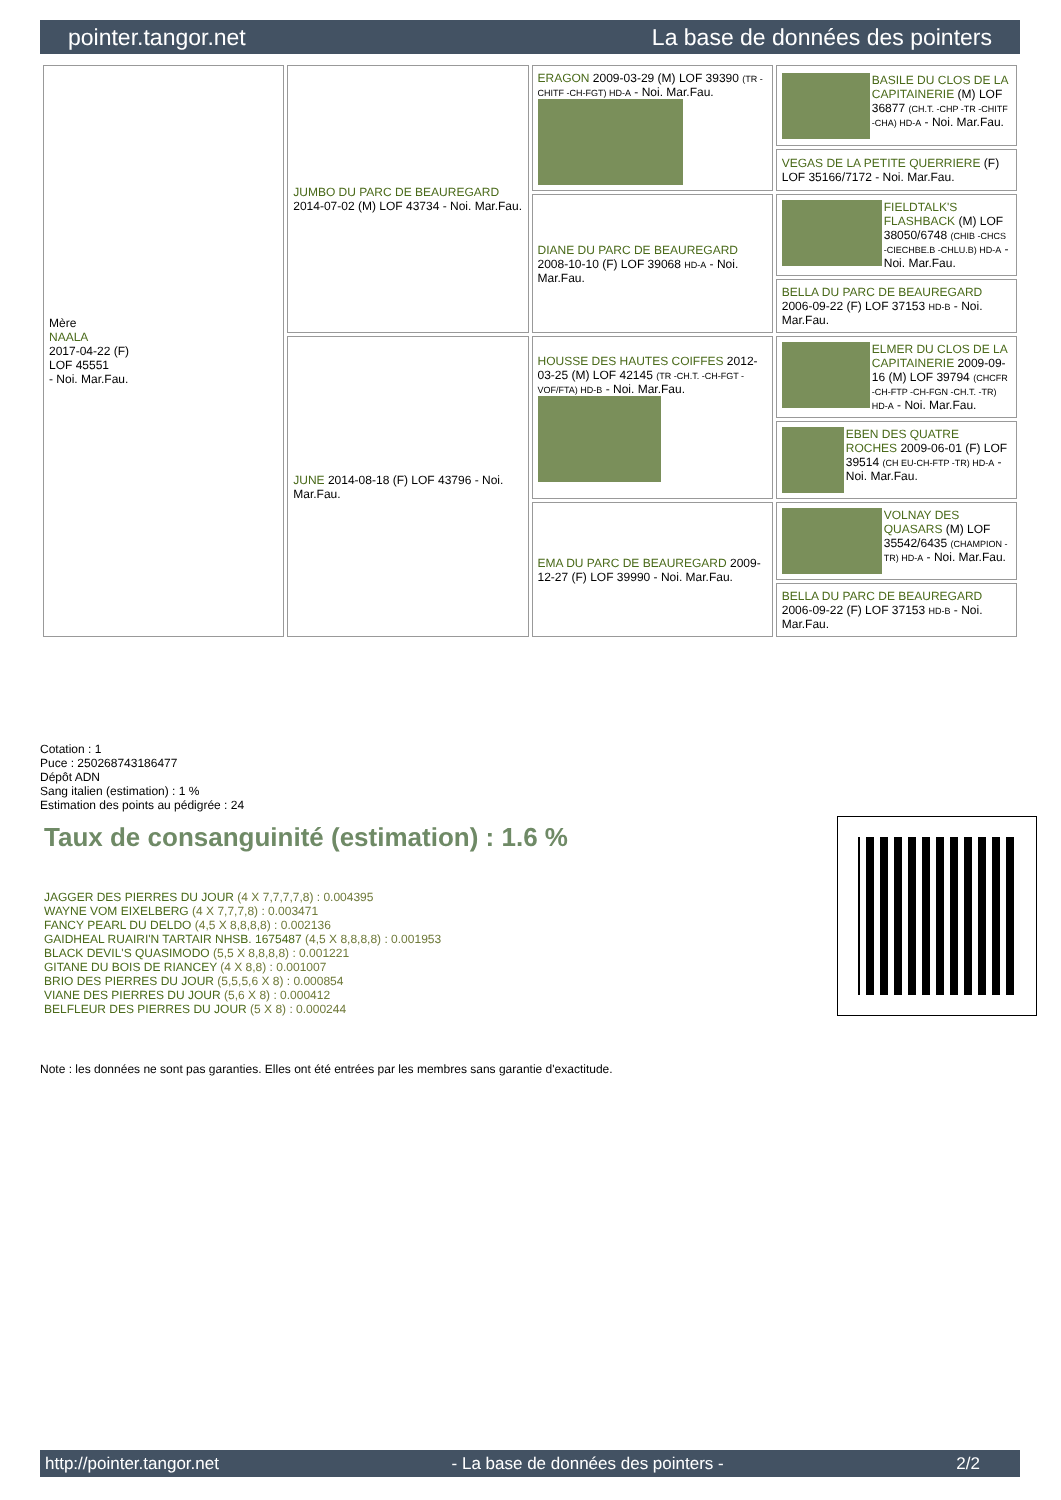pointer.tangor.net La base de données des pointers
| Mère NAALA 2017-04-22 (F) LOF 45551 - Noi. Mar.Fau. | JUMBO DU PARC DE BEAUREGARD 2014-07-02 (M) LOF 43734 - Noi. Mar.Fau. | ERAGON 2009-03-29 (M) LOF 39390 (TR -CHITF -CH-FGT) HD-A - Noi. Mar.Fau. | BASILE DU CLOS DE LA CAPITAINERIE (M) LOF 36877 (CH.T. -CHP -TR -CHITF -CHA) HD-A - Noi. Mar.Fau. |
| | | | VEGAS DE LA PETITE QUERRIERE (F) LOF 35166/7172 - Noi. Mar.Fau. |
| | | DIANE DU PARC DE BEAUREGARD 2008-10-10 (F) LOF 39068 HD-A - Noi. Mar.Fau. | FIELDTALK'S FLASHBACK (M) LOF 38050/6748 (CHIB -CHCS -CIECHBE.B -CHLU.B) HD-A - Noi. Mar.Fau. |
| | | | BELLA DU PARC DE BEAUREGARD 2006-09-22 (F) LOF 37153 HD-B - Noi. Mar.Fau. |
| | JUNE 2014-08-18 (F) LOF 43796 - Noi. Mar.Fau. | HOUSSE DES HAUTES COIFFES 2012-03-25 (M) LOF 42145 (TR -CH.T. -CH-FGT -VOF/FTA) HD-B - Noi. Mar.Fau. | ELMER DU CLOS DE LA CAPITAINERIE 2009-09-16 (M) LOF 39794 (CHCFR -CH-FTP -CH-FGN -CH.T. -TR) HD-A - Noi. Mar.Fau. |
| | | | EBEN DES QUATRE ROCHES 2009-06-01 (F) LOF 39514 (CH EU-CH-FTP -TR) HD-A - Noi. Mar.Fau. |
| | | EMA DU PARC DE BEAUREGARD 2009-12-27 (F) LOF 39990 - Noi. Mar.Fau. | VOLNAY DES QUASARS (M) LOF 35542/6435 (CHAMPION -TR) HD-A - Noi. Mar.Fau. |
| | | | BELLA DU PARC DE BEAUREGARD 2006-09-22 (F) LOF 37153 HD-B - Noi. Mar.Fau. |
Cotation : 1
Puce : 250268743186477
Dépôt ADN
Sang italien (estimation) : 1 %
Estimation des points au pédigrée : 24
Taux de consanguinité (estimation) : 1.6 %
JAGGER DES PIERRES DU JOUR (4 X 7,7,7,7,8) : 0.004395
WAYNE VOM EIXELBERG (4 X 7,7,7,8) : 0.003471
FANCY PEARL DU DELDO (4,5 X 8,8,8,8) : 0.002136
GAIDHEAL RUAIRI'N TARTAIR NHSB. 1675487 (4,5 X 8,8,8,8) : 0.001953
BLACK DEVIL'S QUASIMODO (5,5 X 8,8,8,8) : 0.001221
GITANE DU BOIS DE RIANCEY (4 X 8,8) : 0.001007
BRIO DES PIERRES DU JOUR (5,5,5,6 X 8) : 0.000854
VIANE DES PIERRES DU JOUR (5,6 X 8) : 0.000412
BELFLEUR DES PIERRES DU JOUR (5 X 8) : 0.000244
Note : les données ne sont pas garanties. Elles ont été entrées par les membres sans garantie d'exactitude.
http://pointer.tangor.net - La base de données des pointers - 2/2